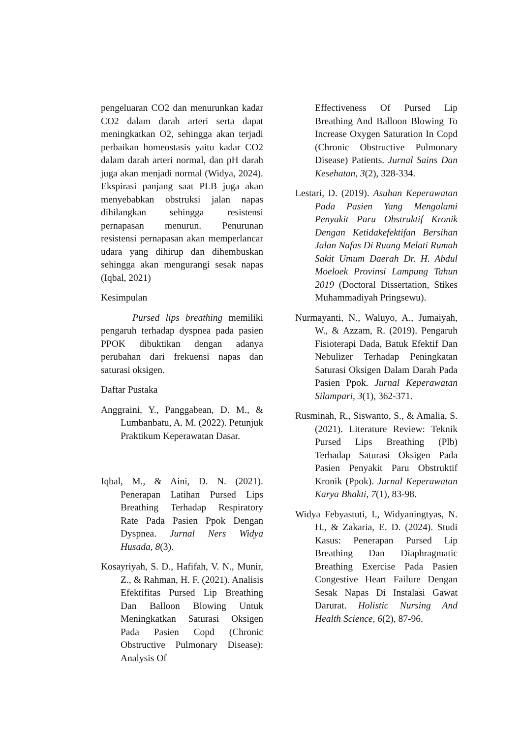pengeluaran CO2 dan menurunkan kadar CO2 dalam darah arteri serta dapat meningkatkan O2, sehingga akan terjadi perbaikan homeostasis yaitu kadar CO2 dalam darah arteri normal, dan pH darah juga akan menjadi normal (Widya, 2024). Ekspirasi panjang saat PLB juga akan menyebabkan obstruksi jalan napas dihilangkan sehingga resistensi pernapasan menurun. Penurunan resistensi pernapasan akan memperlancar udara yang dihirup dan dihembuskan sehingga akan mengurangi sesak napas (Iqbal, 2021)
Kesimpulan
Pursed lips breathing memiliki pengaruh terhadap dyspnea pada pasien PPOK dibuktikan dengan adanya perubahan dari frekuensi napas dan saturasi oksigen.
Daftar Pustaka
Anggraini, Y., Panggabean, D. M., & Lumbanbatu, A. M. (2022). Petunjuk Praktikum Keperawatan Dasar.
Iqbal, M., & Aini, D. N. (2021). Penerapan Latihan Pursed Lips Breathing Terhadap Respiratory Rate Pada Pasien Ppok Dengan Dyspnea. Jurnal Ners Widya Husada, 8(3).
Kosayriyah, S. D., Hafifah, V. N., Munir, Z., & Rahman, H. F. (2021). Analisis Efektifitas Pursed Lip Breathing Dan Balloon Blowing Untuk Meningkatkan Saturasi Oksigen Pada Pasien Copd (Chronic Obstructive Pulmonary Disease): Analysis Of
Effectiveness Of Pursed Lip Breathing And Balloon Blowing To Increase Oxygen Saturation In Copd (Chronic Obstructive Pulmonary Disease) Patients. Jurnal Sains Dan Kesehatan, 3(2), 328-334.
Lestari, D. (2019). Asuhan Keperawatan Pada Pasien Yang Mengalami Penyakit Paru Obstruktif Kronik Dengan Ketidakefektifan Bersihan Jalan Nafas Di Ruang Melati Rumah Sakit Umum Daerah Dr. H. Abdul Moeloek Provinsi Lampung Tahun 2019 (Doctoral Dissertation, Stikes Muhammadiyah Pringsewu).
Nurmayanti, N., Waluyo, A., Jumaiyah, W., & Azzam, R. (2019). Pengaruh Fisioterapi Dada, Batuk Efektif Dan Nebulizer Terhadap Peningkatan Saturasi Oksigen Dalam Darah Pada Pasien Ppok. Jurnal Keperawatan Silampari, 3(1), 362-371.
Rusminah, R., Siswanto, S., & Amalia, S. (2021). Literature Review: Teknik Pursed Lips Breathing (Plb) Terhadap Saturasi Oksigen Pada Pasien Penyakit Paru Obstruktif Kronik (Ppok). Jurnal Keperawatan Karya Bhakti, 7(1), 83-98.
Widya Febyastuti, I., Widyaningtyas, N. H., & Zakaria, E. D. (2024). Studi Kasus: Penerapan Pursed Lip Breathing Dan Diaphragmatic Breathing Exercise Pada Pasien Congestive Heart Failure Dengan Sesak Napas Di Instalasi Gawat Darurat. Holistic Nursing And Health Science, 6(2), 87-96.